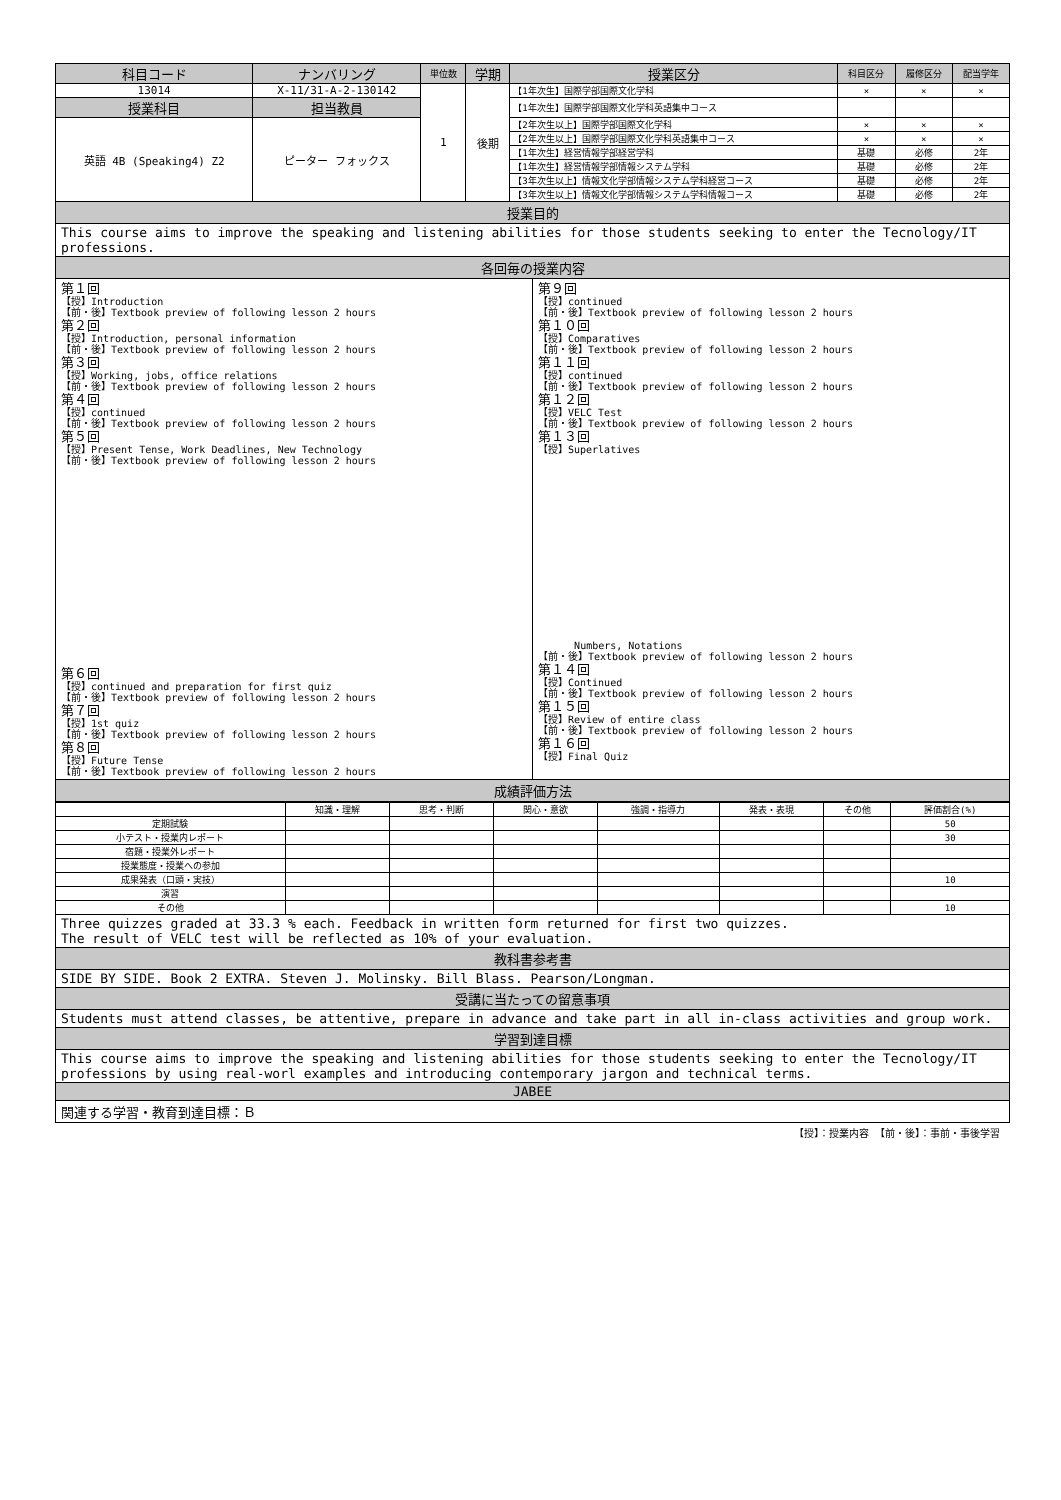| 科目コード | ナンバリング | 単位数 | 学期 | 授業区分 | 科目区分 | 履修区分 | 配当学年 |
| --- | --- | --- | --- | --- | --- | --- | --- |
| 13014 | X-11/31-A-2-130142 | 1 | 後期 | 【1年次生】国際学部国際文化学科 | × | × | × |
| 授業科目 | 担当教員 | | | 【1年次生】国際学部国際文化学科英語集中コース | | | |
| 英語 4B (Speaking4) Z2 | ピーター フォックス | | | 【2年次生以上】国際学部国際文化学科 | × | × | × |
| | | | | 【2年次生以上】国際学部国際文化学科英語集中コース | × | × | × |
| | | | | 【1年次生】経営情報学部経営学科 | 基礎 | 必修 | 2年 |
| | | | | 【1年次生】経営情報学部情報システム学科 | 基礎 | 必修 | 2年 |
| | | | | 【3年次生以上】情報文化学部情報システム学科経営コース | 基礎 | 必修 | 2年 |
| | | | | 【3年次生以上】情報文化学部情報システム学科情報コース | 基礎 | 必修 | 2年 |
授業目的
This course aims to improve the speaking and listening abilities for those students seeking to enter the Tecnology/IT professions.
各回毎の授業内容
第１回
【授】Introduction
【前・後】Textbook preview of following lesson 2 hours
第２回
【授】Introduction, personal information
【前・後】Textbook preview of following lesson 2 hours
第３回
【授】Working, jobs, office relations
【前・後】Textbook preview of following lesson 2 hours
第４回
【授】continued
【前・後】Textbook preview of following lesson 2 hours
第５回
【授】Present Tense, Work Deadlines, New Technology
【前・後】Textbook preview of following lesson 2 hours
第６回
【授】continued and preparation for first quiz
【前・後】Textbook preview of following lesson 2 hours
第７回
【授】1st quiz
【前・後】Textbook preview of following lesson 2 hours
第８回
【授】Future Tense
【前・後】Textbook preview of following lesson 2 hours
第９回
【授】continued
【前・後】Textbook preview of following lesson 2 hours
第１０回
【授】Comparatives
【前・後】Textbook preview of following lesson 2 hours
第１１回
【授】continued
【前・後】Textbook preview of following lesson 2 hours
第１２回
【授】VELC Test
【前・後】Textbook preview of following lesson 2 hours
第１３回
【授】Superlatives
Numbers, Notations
【前・後】Textbook preview of following lesson 2 hours
第１４回
【授】Continued
【前・後】Textbook preview of following lesson 2 hours
第１５回
【授】Review of entire class
【前・後】Textbook preview of following lesson 2 hours
第１６回
【授】Final Quiz
成績評価方法
| | 知識・理解 | 思考・判断 | 関心・意欲 | 強調・指導力 | 発表・表現 | その他 | 評価割合(%) |
| --- | --- | --- | --- | --- | --- | --- | --- |
| 定期試験 | | | | | | | 50 |
| 小テスト・授業内レポート | | | | | | | 30 |
| 宿題・授業外レポート | | | | | | | |
| 授業態度・授業への参加 | | | | | | | |
| 成果発表（口頭・実技） | | | | | | | 10 |
| 演習 | | | | | | | |
| その他 | | | | | | | 10 |
Three quizzes graded at 33.3 % each. Feedback in written form returned for first two quizzes.
The result of VELC test will be reflected as 10% of your evaluation.
教科書参考書
SIDE BY SIDE. Book 2 EXTRA. Steven J. Molinsky. Bill Blass. Pearson/Longman.
受講に当たっての留意事項
Students must attend classes, be attentive, prepare in advance and take part in all in-class activities and group work.
学習到達目標
This course aims to improve the speaking and listening abilities for those students seeking to enter the Tecnology/IT professions by using real-worl examples and introducing contemporary jargon and technical terms.
JABEE
関連する学習・教育到達目標：Ｂ
【授】：授業内容 【前・後】：事前・事後学習